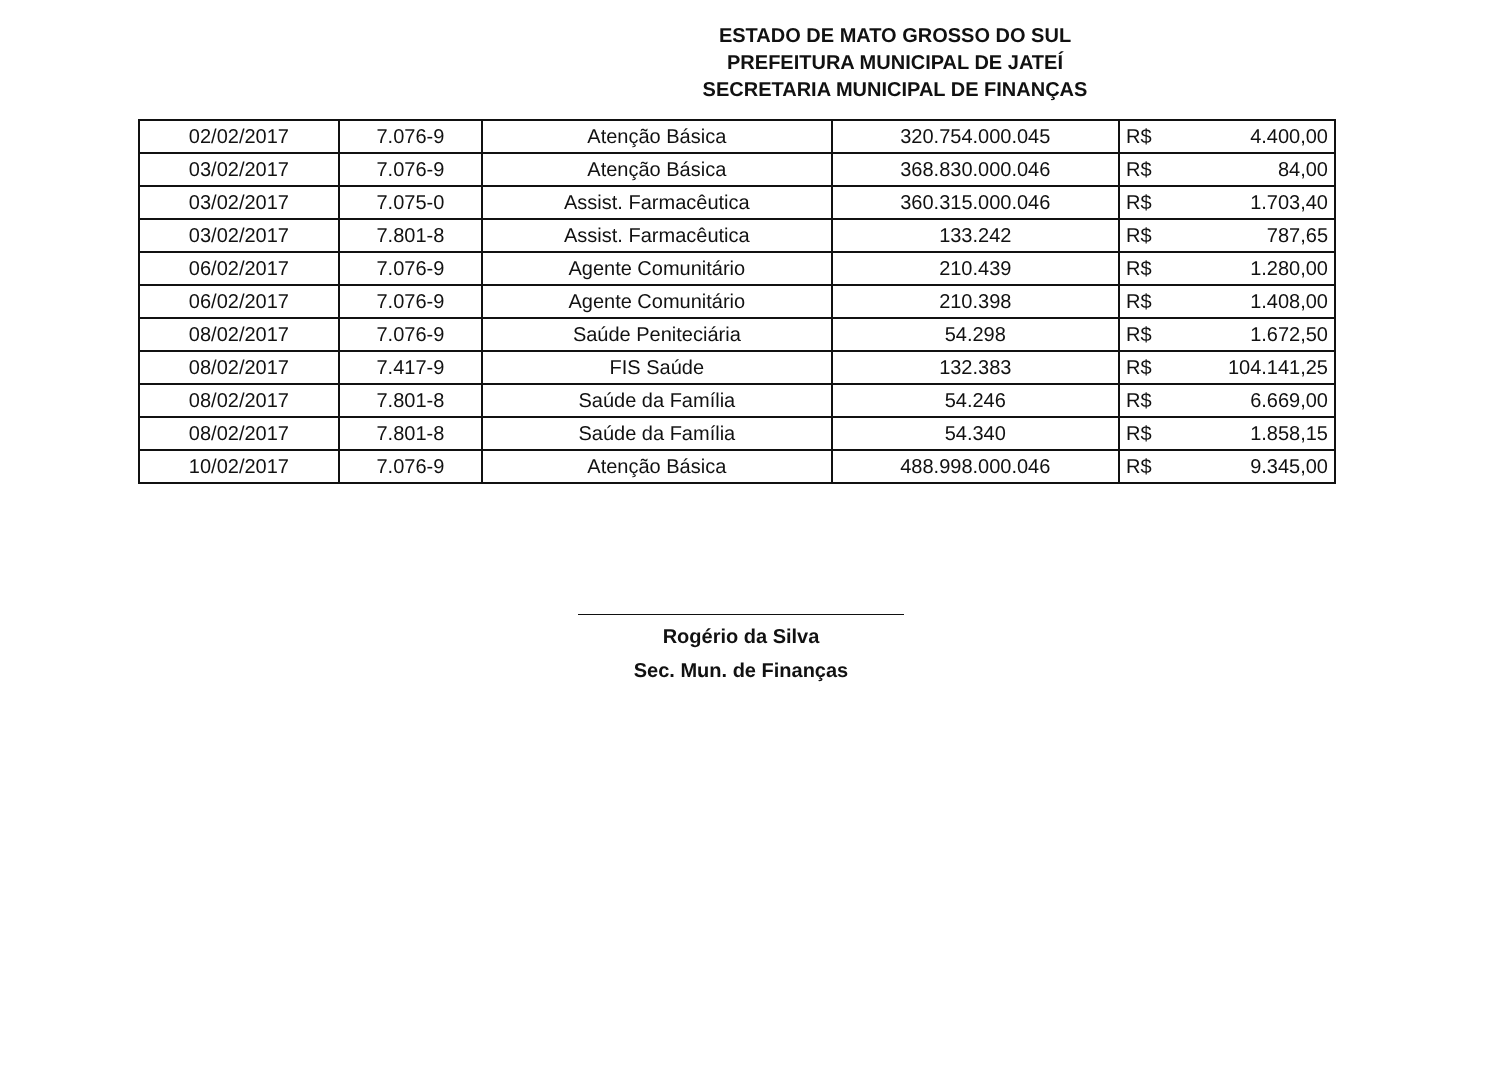ESTADO DE MATO GROSSO DO SUL
PREFEITURA MUNICIPAL DE JATEÍ
SECRETARIA MUNICIPAL DE FINANÇAS
| 02/02/2017 | 7.076-9 | Atenção Básica | 320.754.000.045 | R$ | 4.400,00 |
| 03/02/2017 | 7.076-9 | Atenção Básica | 368.830.000.046 | R$ | 84,00 |
| 03/02/2017 | 7.075-0 | Assist. Farmacêutica | 360.315.000.046 | R$ | 1.703,40 |
| 03/02/2017 | 7.801-8 | Assist. Farmacêutica | 133.242 | R$ | 787,65 |
| 06/02/2017 | 7.076-9 | Agente Comunitário | 210.439 | R$ | 1.280,00 |
| 06/02/2017 | 7.076-9 | Agente Comunitário | 210.398 | R$ | 1.408,00 |
| 08/02/2017 | 7.076-9 | Saúde Peniteciária | 54.298 | R$ | 1.672,50 |
| 08/02/2017 | 7.417-9 | FIS Saúde | 132.383 | R$ | 104.141,25 |
| 08/02/2017 | 7.801-8 | Saúde da Família | 54.246 | R$ | 6.669,00 |
| 08/02/2017 | 7.801-8 | Saúde da Família | 54.340 | R$ | 1.858,15 |
| 10/02/2017 | 7.076-9 | Atenção Básica | 488.998.000.046 | R$ | 9.345,00 |
Rogério da Silva
Sec. Mun. de Finanças